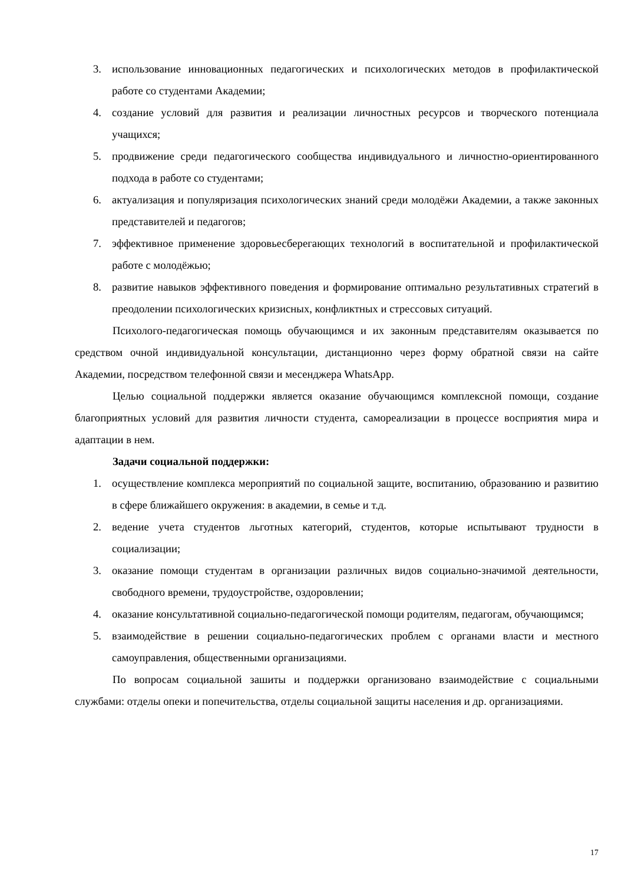3. использование инновационных педагогических и психологических методов в профилактической работе со студентами Академии;
4. создание условий для развития и реализации личностных ресурсов и творческого потенциала учащихся;
5. продвижение среди педагогического сообщества индивидуального и личностно-ориентированного подхода в работе со студентами;
6. актуализация и популяризация психологических знаний среди молодёжи Академии, а также законных представителей и педагогов;
7. эффективное применение здоровьесберегающих технологий в воспитательной и профилактической работе с молодёжью;
8. развитие навыков эффективного поведения и формирование оптимально результативных стратегий в преодолении психологических кризисных, конфликтных и стрессовых ситуаций.
Психолого-педагогическая помощь обучающимся и их законным представителям оказывается по средством очной индивидуальной консультации, дистанционно через форму обратной связи на сайте Академии, посредством телефонной связи и месенджера WhatsApp.
Целью социальной поддержки является оказание обучающимся комплексной помощи, создание благоприятных условий для развития личности студента, самореализации в процессе восприятия мира и адаптации в нем.
Задачи социальной поддержки:
1. осуществление комплекса мероприятий по социальной защите, воспитанию, образованию и развитию в сфере ближайшего окружения: в академии, в семье и т.д.
2. ведение учета студентов льготных категорий, студентов, которые испытывают трудности в социализации;
3. оказание помощи студентам в организации различных видов социально-значимой деятельности, свободного времени, трудоустройстве, оздоровлении;
4. оказание консультативной социально-педагогической помощи родителям, педагогам, обучающимся;
5. взаимодействие в решении социально-педагогических проблем с органами власти и местного самоуправления, общественными организациями.
По вопросам социальной зашиты и поддержки организовано взаимодействие с социальными службами: отделы опеки и попечительства, отделы социальной защиты населения и др. организациями.
17